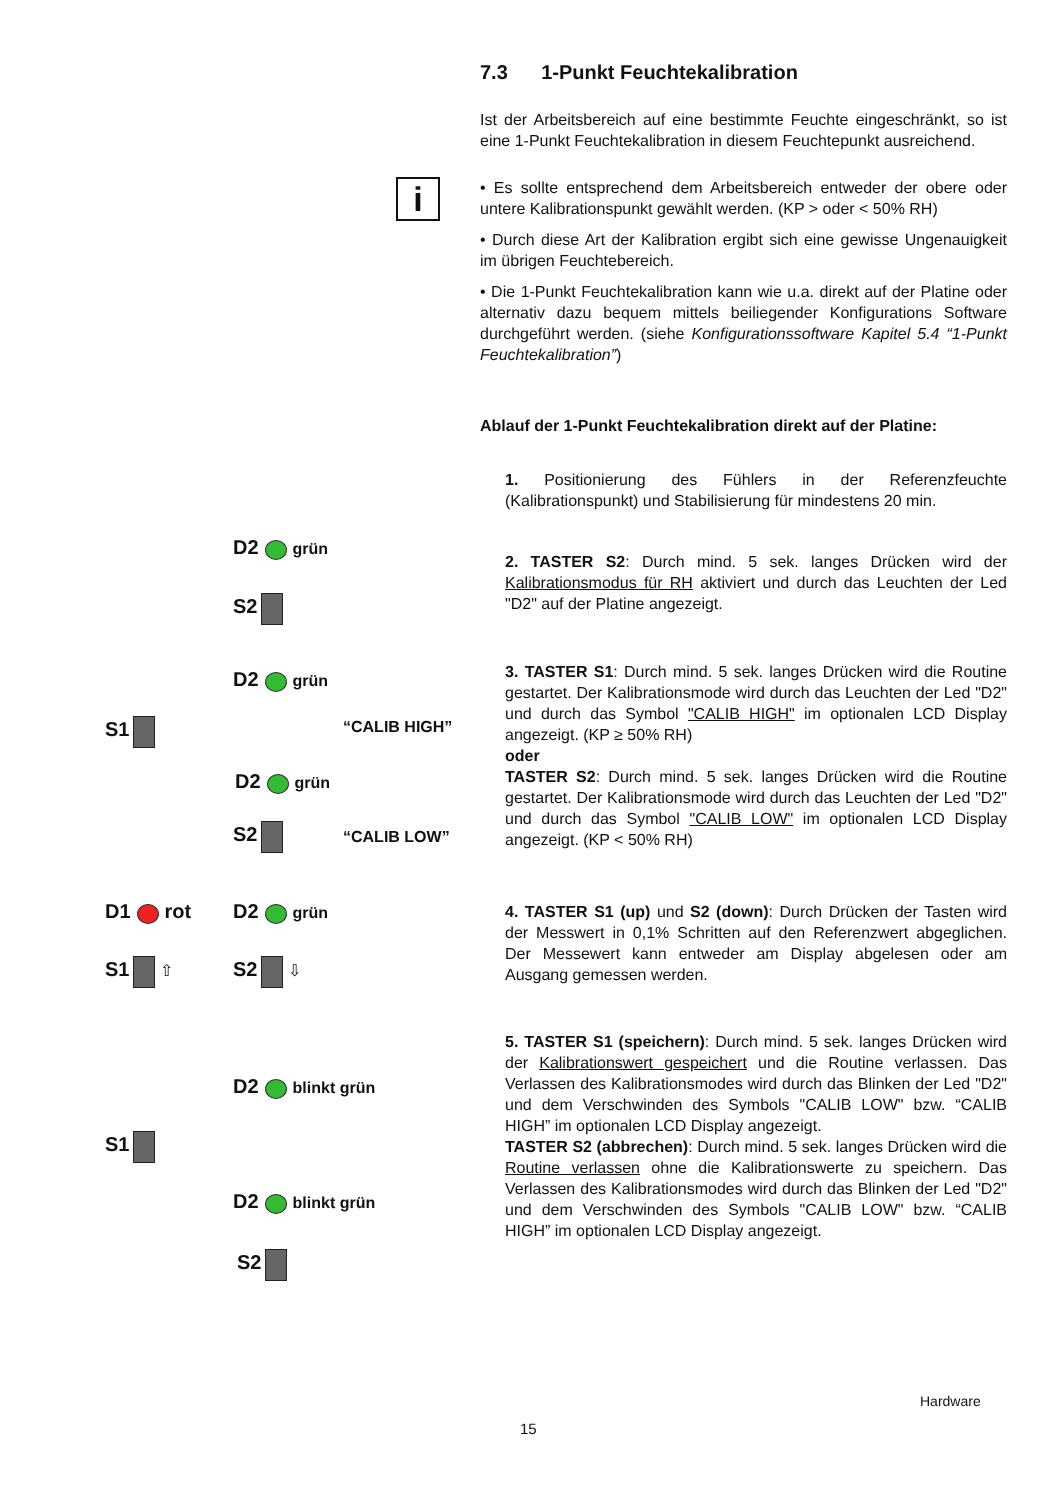7.3 1-Punkt Feuchtekalibration
Ist der Arbeitsbereich auf eine bestimmte Feuchte eingeschränkt, so ist eine 1-Punkt Feuchtekalibration in diesem Feuchtepunkt ausreichend.
i
• Es sollte entsprechend dem Arbeitsbereich entweder der obere oder untere Kalibrationspunkt gewählt werden. (KP > oder < 50% RH)
• Durch diese Art der Kalibration ergibt sich eine gewisse Ungenauigkeit im übrigen Feuchtebereich.
• Die 1-Punkt Feuchtekalibration kann wie u.a. direkt auf der Platine oder alternativ dazu bequem mittels beiliegender Konfigurations Software durchgeführt werden. (siehe Konfigurationssoftware Kapitel 5.4 “1-Punkt Feuchtekalibration”)
Ablauf der 1-Punkt Feuchtekalibration direkt auf der Platine:
1. Positionierung des Fühlers in der Referenzfeuchte (Kalibrationspunkt) und Stabilisierung für mindestens 20 min.
D2 grün
S2
2. TASTER S2: Durch mind. 5 sek. langes Drücken wird der Kalibrationsmodus für RH aktiviert und durch das Leuchten der Led "D2" auf der Platine angezeigt.
D2 grün
S1 “CALIB HIGH”
D2 grün
S2 “CALIB LOW”
3. TASTER S1: Durch mind. 5 sek. langes Drücken wird die Routine gestartet. Der Kalibrationsmode wird durch das Leuchten der Led "D2" und durch das Symbol "CALIB HIGH" im optionalen LCD Display angezeigt. (KP ≥ 50% RH)
oder
TASTER S2: Durch mind. 5 sek. langes Drücken wird die Routine gestartet. Der Kalibrationsmode wird durch das Leuchten der Led "D2" und durch das Symbol "CALIB LOW" im optionalen LCD Display angezeigt. (KP < 50% RH)
D1 rot D2 grün
S1 ⇧ S2 ⇩
4. TASTER S1 (up) und S2 (down): Durch Drücken der Tasten wird der Messwert in 0,1% Schritten auf den Referenzwert abgeglichen. Der Messewert kann entweder am Display abgelesen oder am Ausgang gemessen werden.
D2 blinkt grün
S1
D2 blinkt grün
S2
5. TASTER S1 (speichern): Durch mind. 5 sek. langes Drücken wird der Kalibrationswert gespeichert und die Routine verlassen. Das Verlassen des Kalibrationsmodes wird durch das Blinken der Led "D2" und dem Verschwinden des Symbols "CALIB LOW" bzw. “CALIB HIGH” im optionalen LCD Display angezeigt.
TASTER S2 (abbrechen): Durch mind. 5 sek. langes Drücken wird die Routine verlassen ohne die Kalibrationswerte zu speichern. Das Verlassen des Kalibrationsmodes wird durch das Blinken der Led "D2" und dem Verschwinden des Symbols "CALIB LOW" bzw. “CALIB HIGH” im optionalen LCD Display angezeigt.
Hardware
15